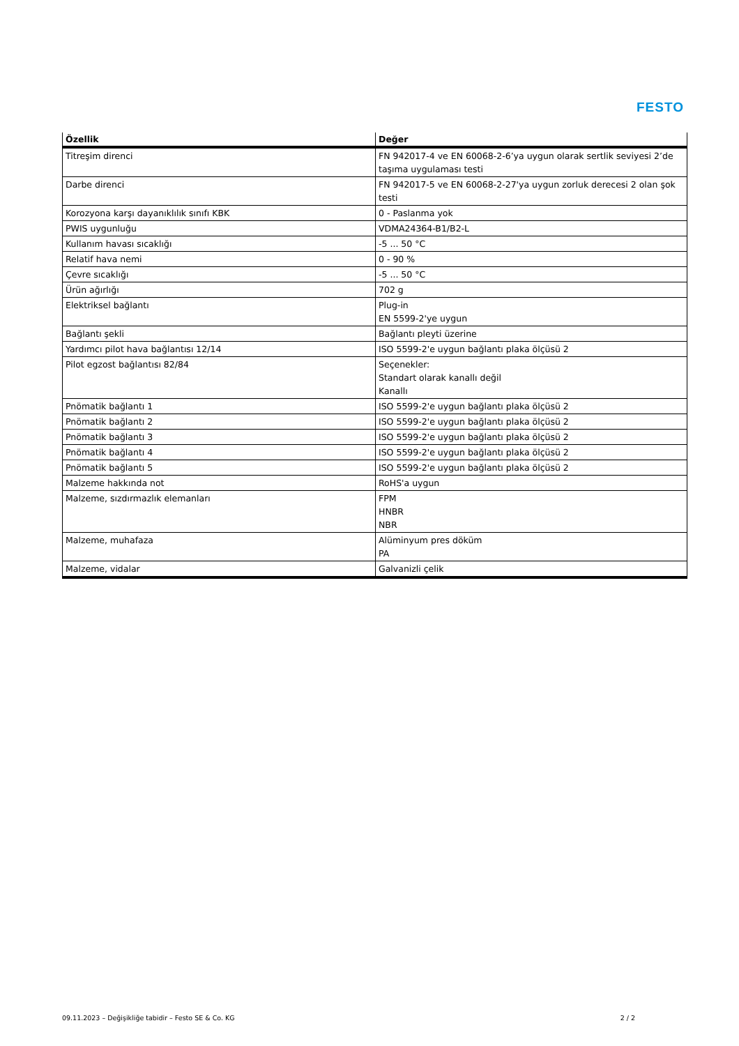FESTO
| Özellik | Değer |
| --- | --- |
| Titreşim direnci | FN 942017-4 ve EN 60068-2-6’ya uygun olarak sertlik seviyesi 2’de taşıma uygulaması testi |
| Darbe direnci | FN 942017-5 ve EN 60068-2-27'ya uygun zorluk derecesi 2 olan şok testi |
| Korozyona karşı dayanıklılık sınıfı KBK | 0 - Paslanma yok |
| PWIS uygunluğu | VDMA24364-B1/B2-L |
| Kullanım havası sıcaklığı | -5 ... 50 °C |
| Relatif hava nemi | 0 - 90 % |
| Çevre sıcaklığı | -5 ... 50 °C |
| Ürün ağırlığı | 702 g |
| Elektriksel bağlantı | Plug-in EN 5599-2'ye uygun |
| Bağlantı şekli | Bağlantı pleyti üzerine |
| Yardımcı pilot hava bağlantısı 12/14 | ISO 5599-2'e uygun bağlantı plaka ölçüsü 2 |
| Pilot egzost bağlantısı 82/84 | Seçenekler: Standart olarak kanallı değil Kanallı |
| Pnömatik bağlantı 1 | ISO 5599-2'e uygun bağlantı plaka ölçüsü 2 |
| Pnömatik bağlantı 2 | ISO 5599-2'e uygun bağlantı plaka ölçüsü 2 |
| Pnömatik bağlantı 3 | ISO 5599-2'e uygun bağlantı plaka ölçüsü 2 |
| Pnömatik bağlantı 4 | ISO 5599-2'e uygun bağlantı plaka ölçüsü 2 |
| Pnömatik bağlantı 5 | ISO 5599-2'e uygun bağlantı plaka ölçüsü 2 |
| Malzeme hakkında not | RoHS'a uygun |
| Malzeme, sızdırmazlık elemanları | FPM HNBR NBR |
| Malzeme, muhafaza | Alüminyum pres döküm PA |
| Malzeme, vidalar | Galvanizli çelik |
09.11.2023 – Değişikliğe tabidir – Festo SE & Co. KG 2 / 2